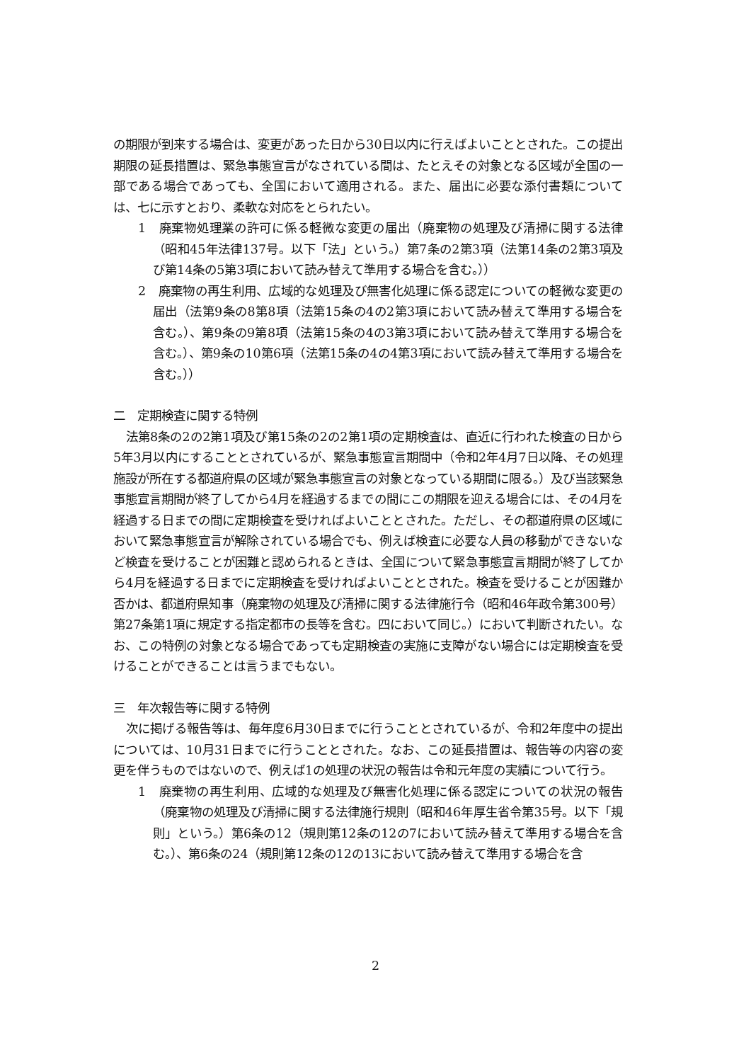の期限が到来する場合は、変更があった日から30日以内に行えばよいこととされた。この提出期限の延長措置は、緊急事態宣言がなされている間は、たとえその対象となる区域が全国の一部である場合であっても、全国において適用される。また、届出に必要な添付書類については、七に示すとおり、柔軟な対応をとられたい。
1　廃棄物処理業の許可に係る軽微な変更の届出（廃棄物の処理及び清掃に関する法律（昭和45年法律137号。以下「法」という。）第7条の2第3項（法第14条の2第3項及び第14条の5第3項において読み替えて準用する場合を含む。））
2　廃棄物の再生利用、広域的な処理及び無害化処理に係る認定についての軽微な変更の届出（法第9条の8第8項（法第15条の4の2第3項において読み替えて準用する場合を含む。）、第9条の9第8項（法第15条の4の3第3項において読み替えて準用する場合を含む。）、第9条の10第6項（法第15条の4の4第3項において読み替えて準用する場合を含む。））
二　定期検査に関する特例
法第8条の2の2第1項及び第15条の2の2第1項の定期検査は、直近に行われた検査の日から5年3月以内にすることとされているが、緊急事態宣言期間中（令和2年4月7日以降、その処理施設が所在する都道府県の区域が緊急事態宣言の対象となっている期間に限る。）及び当該緊急事態宣言期間が終了してから4月を経過するまでの間にこの期限を迎える場合には、その4月を経過する日までの間に定期検査を受ければよいこととされた。ただし、その都道府県の区域において緊急事態宣言が解除されている場合でも、例えば検査に必要な人員の移動ができないなど検査を受けることが困難と認められるときは、全国について緊急事態宣言期間が終了してから4月を経過する日までに定期検査を受ければよいこととされた。検査を受けることが困難か否かは、都道府県知事（廃棄物の処理及び清掃に関する法律施行令（昭和46年政令第300号）第27条第1項に規定する指定都市の長等を含む。四において同じ。）において判断されたい。なお、この特例の対象となる場合であっても定期検査の実施に支障がない場合には定期検査を受けることができることは言うまでもない。
三　年次報告等に関する特例
次に掲げる報告等は、毎年度6月30日までに行うこととされているが、令和2年度中の提出については、10月31日までに行うこととされた。なお、この延長措置は、報告等の内容の変更を伴うものではないので、例えば1の処理の状況の報告は令和元年度の実績について行う。
1　廃棄物の再生利用、広域的な処理及び無害化処理に係る認定についての状況の報告（廃棄物の処理及び清掃に関する法律施行規則（昭和46年厚生省令第35号。以下「規則」という。）第6条の12（規則第12条の12の7において読み替えて準用する場合を含む。）、第6条の24（規則第12条の12の13において読み替えて準用する場合を含
2